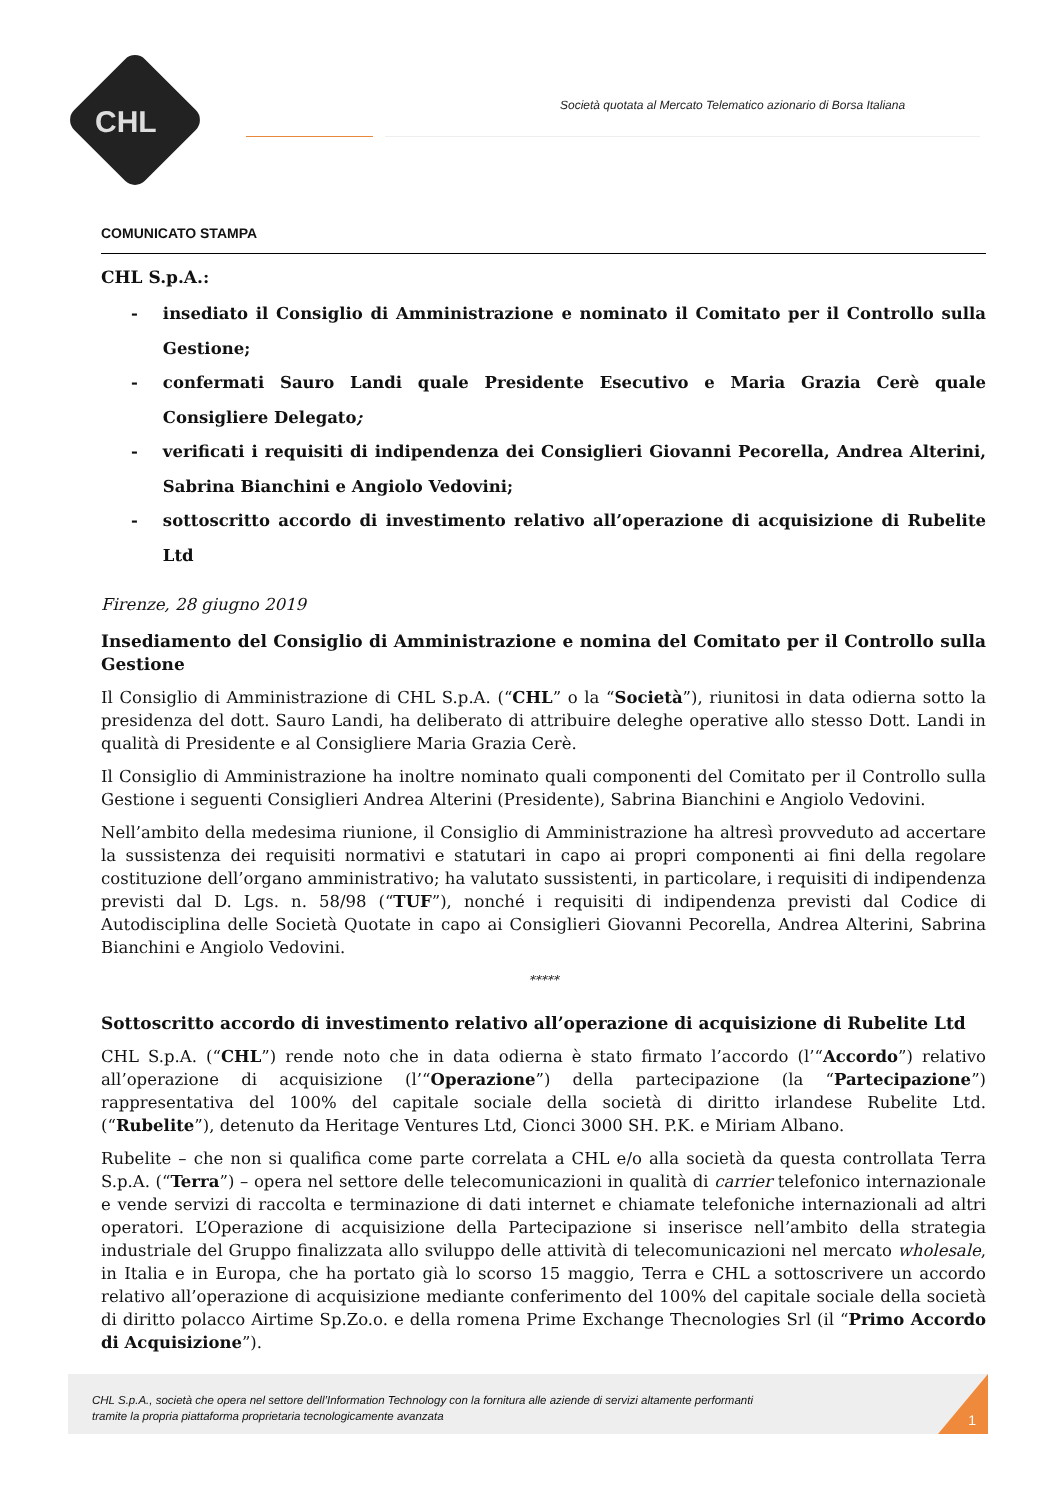CHL
Società quotata al Mercato Telematico azionario di Borsa Italiana
COMUNICATO STAMPA
CHL S.p.A.:
- insediato il Consiglio di Amministrazione e nominato il Comitato per il Controllo sulla Gestione;
- confermati Sauro Landi quale Presidente Esecutivo e Maria Grazia Cerè quale Consigliere Delegato;
- verificati i requisiti di indipendenza dei Consiglieri Giovanni Pecorella, Andrea Alterini, Sabrina Bianchini e Angiolo Vedovini;
- sottoscritto accordo di investimento relativo all’operazione di acquisizione di Rubelite Ltd
Firenze, 28 giugno 2019
Insediamento del Consiglio di Amministrazione e nomina del Comitato per il Controllo sulla Gestione
Il Consiglio di Amministrazione di CHL S.p.A. (“CHL” o la “Società”), riunitosi in data odierna sotto la presidenza del dott. Sauro Landi, ha deliberato di attribuire deleghe operative allo stesso Dott. Landi in qualità di Presidente e al Consigliere Maria Grazia Cerè.
Il Consiglio di Amministrazione ha inoltre nominato quali componenti del Comitato per il Controllo sulla Gestione i seguenti Consiglieri Andrea Alterini (Presidente), Sabrina Bianchini e Angiolo Vedovini.
Nell’ambito della medesima riunione, il Consiglio di Amministrazione ha altresì provveduto ad accertare la sussistenza dei requisiti normativi e statutari in capo ai propri componenti ai fini della regolare costituzione dell’organo amministrativo; ha valutato sussistenti, in particolare, i requisiti di indipendenza previsti dal D. Lgs. n. 58/98 (“TUF”), nonché i requisiti di indipendenza previsti dal Codice di Autodisciplina delle Società Quotate in capo ai Consiglieri Giovanni Pecorella, Andrea Alterini, Sabrina Bianchini e Angiolo Vedovini.
*****
Sottoscritto accordo di investimento relativo all’operazione di acquisizione di Rubelite Ltd
CHL S.p.A. (“CHL”) rende noto che in data odierna è stato firmato l’accordo (l’“Accordo”) relativo all’operazione di acquisizione (l’“Operazione”) della partecipazione (la “Partecipazione”) rappresentativa del 100% del capitale sociale della società di diritto irlandese Rubelite Ltd. (“Rubelite”), detenuto da Heritage Ventures Ltd, Cionci 3000 SH. P.K. e Miriam Albano.
Rubelite – che non si qualifica come parte correlata a CHL e/o alla società da questa controllata Terra S.p.A. (“Terra”) – opera nel settore delle telecomunicazioni in qualità di carrier telefonico internazionale e vende servizi di raccolta e terminazione di dati internet e chiamate telefoniche internazionali ad altri operatori. L’Operazione di acquisizione della Partecipazione si inserisce nell’ambito della strategia industriale del Gruppo finalizzata allo sviluppo delle attività di telecomunicazioni nel mercato wholesale, in Italia e in Europa, che ha portato già lo scorso 15 maggio, Terra e CHL a sottoscrivere un accordo relativo all’operazione di acquisizione mediante conferimento del 100% del capitale sociale della società di diritto polacco Airtime Sp.Zo.o. e della romena Prime Exchange Thecnologies Srl (il “Primo Accordo di Acquisizione”).
CHL S.p.A., società che opera nel settore dell’Information Technology con la fornitura alle aziende di servizi altamente performanti
tramite la propria piattaforma proprietaria tecnologicamente avanzata
1